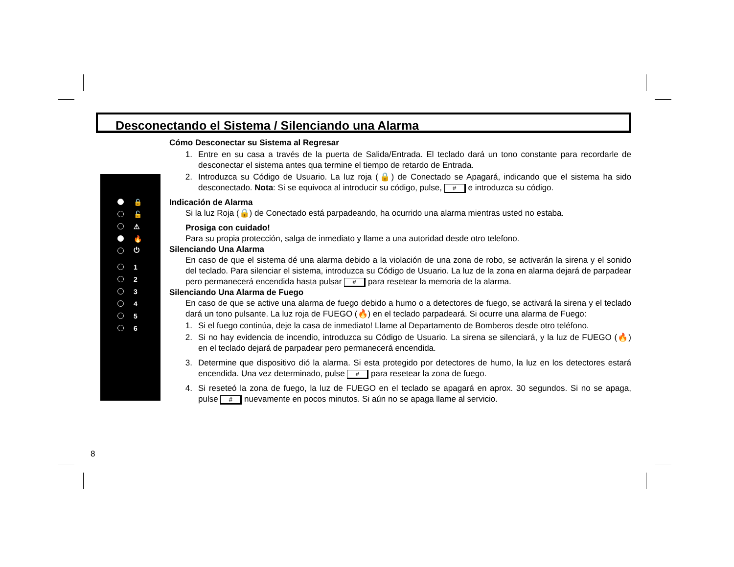Desconectando el Sistema / Silenciando una Alarma
🔒
🔓
⚠
🔥
⏻
1
2
3
4
5
6
Cómo Desconectar su Sistema al Regresar
1. Entre en su casa a través de la puerta de Salida/Entrada. El teclado dará un tono constante para recordarle de desconectar el sistema antes qua termine el tiempo de retardo de Entrada.
2. Introduzca su Código de Usuario. La luz roja (🔒) de Conectado se Apagará, indicando que el sistema ha sido desconectado. Nota: Si se equivoca al introducir su código, pulse, # e introduzca su código.
Indicación de Alarma
Si la luz Roja (🔒) de Conectado está parpadeando, ha ocurrido una alarma mientras usted no estaba.
Prosiga con cuidado!
Para su propia protección, salga de inmediato y llame a una autoridad desde otro telefono.
Silenciando Una Alarma
En caso de que el sistema dé una alarma debido a la violación de una zona de robo, se activarán la sirena y el sonido del teclado. Para silenciar el sistema, introduzca su Código de Usuario. La luz de la zona en alarma dejará de parpadear pero permanecerá encendida hasta pulsar # para resetear la memoria de la alarma.
Silenciando Una Alarma de Fuego
En caso de que se active una alarma de fuego debido a humo o a detectores de fuego, se activará la sirena y el teclado dará un tono pulsante. La luz roja de FUEGO (🔥) en el teclado parpadeará. Si ocurre una alarma de Fuego:
1. Si el fuego continúa, deje la casa de inmediato! Llame al Departamento de Bomberos desde otro teléfono.
2. Si no hay evidencia de incendio, introduzca su Código de Usuario. La sirena se silenciará, y la luz de FUEGO (🔥) en el teclado dejará de parpadear pero permanecerá encendida.
3. Determine que dispositivo dió la alarma. Si esta protegido por detectores de humo, la luz en los detectores estará encendida. Una vez determinado, pulse # para resetear la zona de fuego.
4. Si reseteó la zona de fuego, la luz de FUEGO en el teclado se apagará en aprox. 30 segundos. Si no se apaga, pulse # nuevamente en pocos minutos. Si aún no se apaga llame al servicio.
8